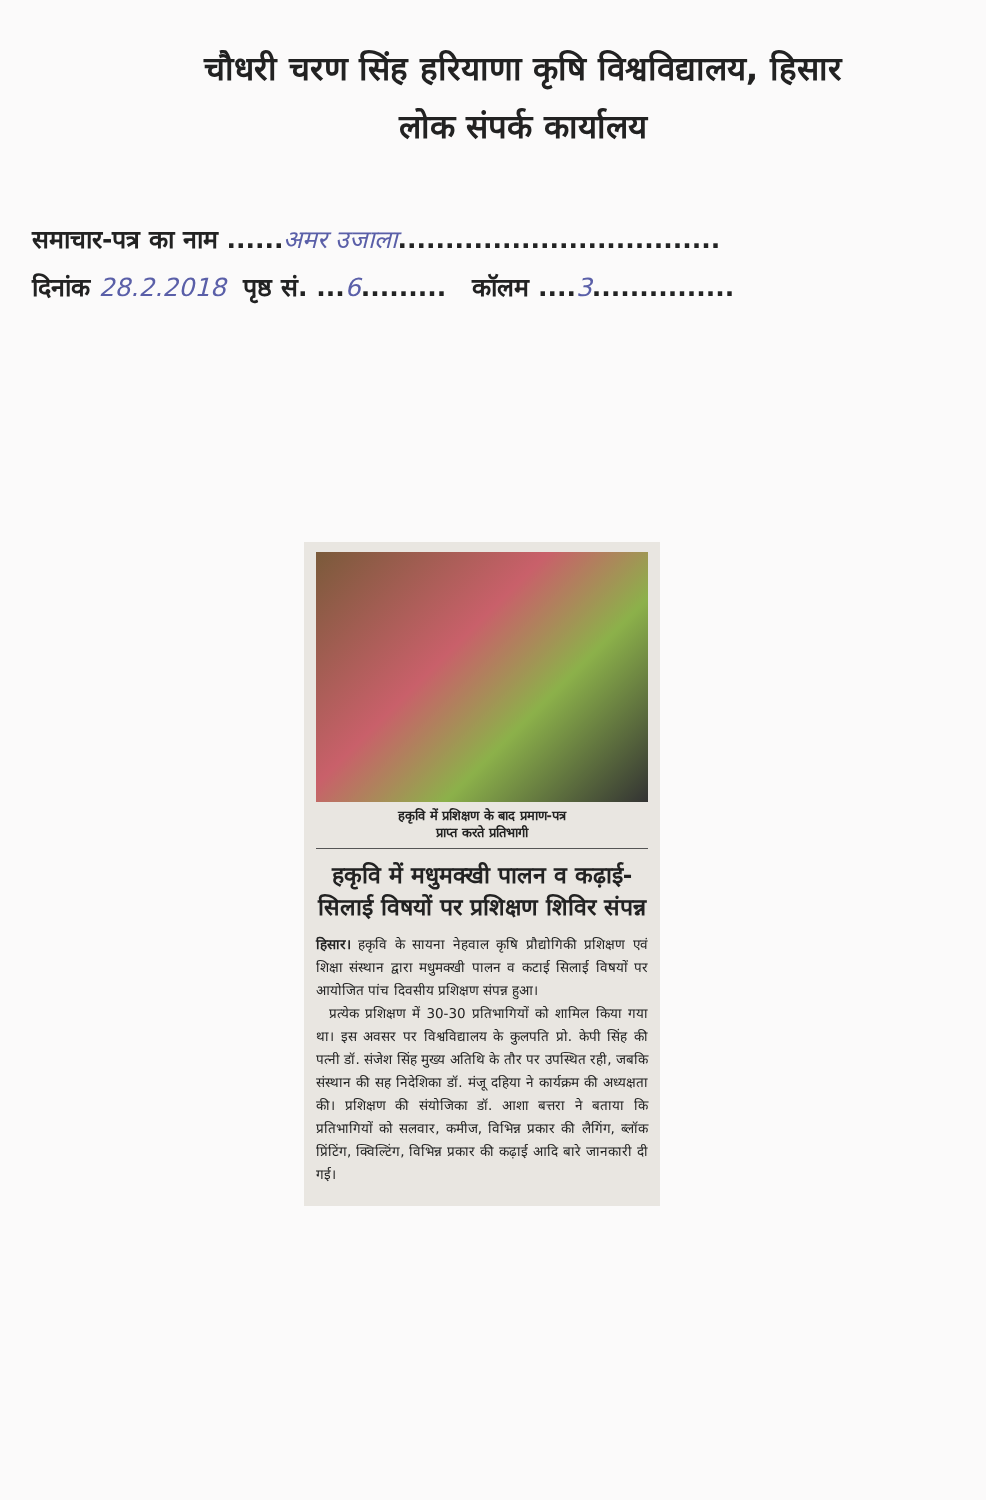चौधरी चरण सिंह हरियाणा कृषि विश्वविद्यालय, हिसार
लोक संपर्क कार्यालय
समाचार-पत्र का नाम ......अमर उजाला..................................
दिनांक 28.2.2018 पृष्ठ सं. ...6......... कॉलम ....3...............
हकृवि में प्रशिक्षण के बाद प्रमाण-पत्र
प्राप्त करते प्रतिभागी
हकृवि में मधुमक्खी पालन व कढ़ाई-सिलाई विषयों पर प्रशिक्षण शिविर संपन्न
हिसार। हकृवि के सायना नेहवाल कृषि प्रौद्योगिकी प्रशिक्षण एवं शिक्षा संस्थान द्वारा मधुमक्खी पालन व कटाई सिलाई विषयों पर आयोजित पांच दिवसीय प्रशिक्षण संपन्न हुआ।
प्रत्येक प्रशिक्षण में 30-30 प्रतिभागियों को शामिल किया गया था। इस अवसर पर विश्वविद्यालय के कुलपति प्रो. केपी सिंह की पत्नी डॉ. संजेश सिंह मुख्य अतिथि के तौर पर उपस्थित रही, जबकि संस्थान की सह निदेशिका डॉ. मंजू दहिया ने कार्यक्रम की अध्यक्षता की। प्रशिक्षण की संयोजिका डॉ. आशा बत्तरा ने बताया कि प्रतिभागियों को सलवार, कमीज, विभिन्न प्रकार की लैगिंग, ब्लॉक प्रिंटिंग, क्विल्टिंग, विभिन्न प्रकार की कढ़ाई आदि बारे जानकारी दी गई।